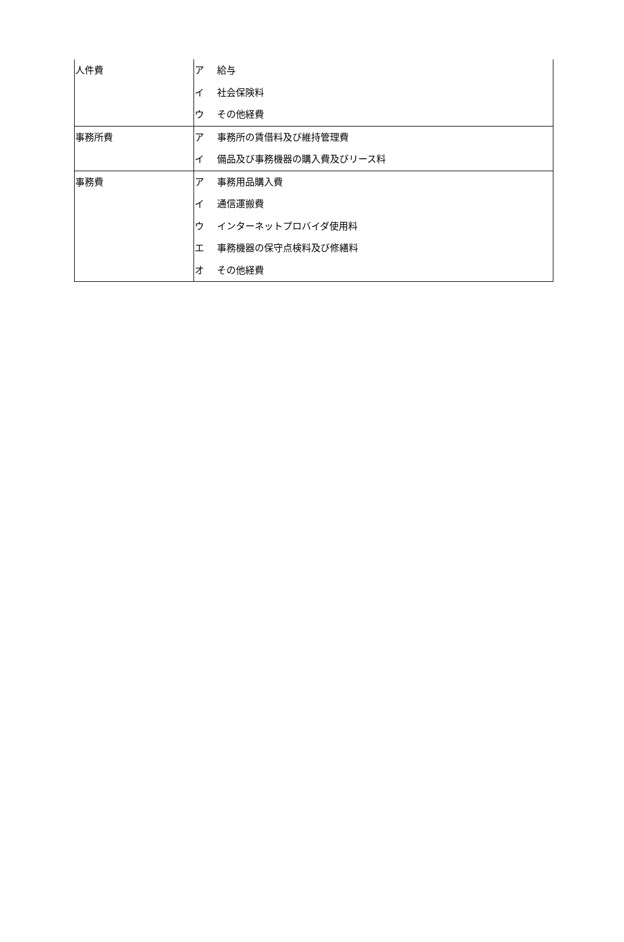| 人件費 | ア 給与 イ 社会保険料 ウ その他経費 |
| 事務所費 | ア 事務所の賃借料及び維持管理費 イ 備品及び事務機器の購入費及びリース料 |
| 事務費 | ア 事務用品購入費 イ 通信運搬費 ウ インターネットプロバイダ使用料 エ 事務機器の保守点検料及び修繕料 オ その他経費 |